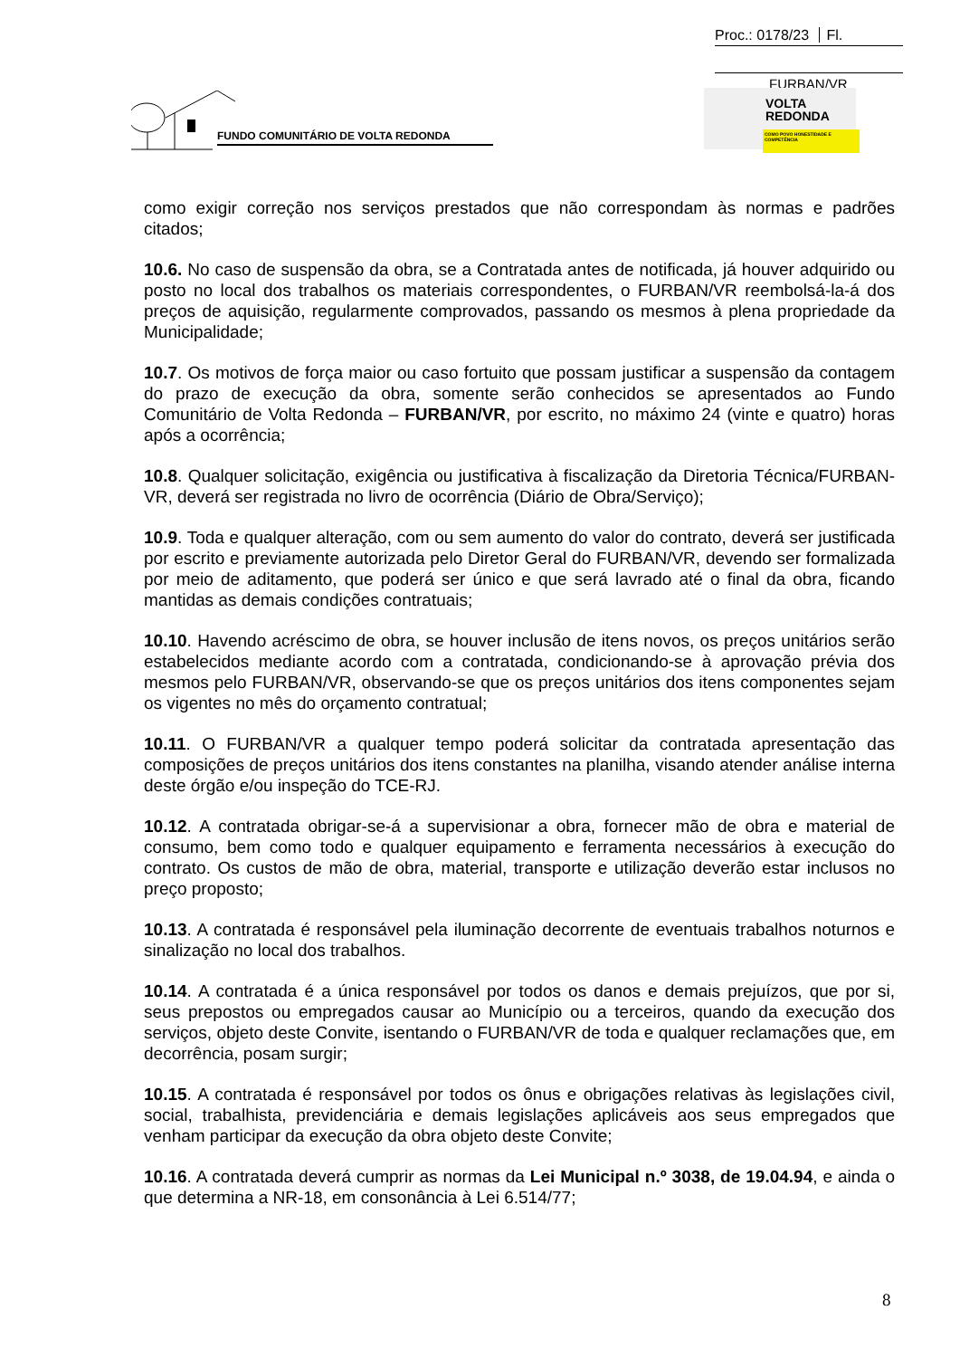Proc.: 0178/23 Fl.
FURBAN/VR
FUNDO COMUNITÁRIO DE VOLTA REDONDA
VOLTA
REDONDA
COMO POVO HONESTIDADE E COMPETÊNCIA
como exigir correção nos serviços prestados que não correspondam às normas e padrões citados;
10.6. No caso de suspensão da obra, se a Contratada antes de notificada, já houver adquirido ou posto no local dos trabalhos os materiais correspondentes, o FURBAN/VR reembolsá-la-á dos preços de aquisição, regularmente comprovados, passando os mesmos à plena propriedade da Municipalidade;
10.7. Os motivos de força maior ou caso fortuito que possam justificar a suspensão da contagem do prazo de execução da obra, somente serão conhecidos se apresentados ao Fundo Comunitário de Volta Redonda – FURBAN/VR, por escrito, no máximo 24 (vinte e quatro) horas após a ocorrência;
10.8. Qualquer solicitação, exigência ou justificativa à fiscalização da Diretoria Técnica/FURBAN-VR, deverá ser registrada no livro de ocorrência (Diário de Obra/Serviço);
10.9. Toda e qualquer alteração, com ou sem aumento do valor do contrato, deverá ser justificada por escrito e previamente autorizada pelo Diretor Geral do FURBAN/VR, devendo ser formalizada por meio de aditamento, que poderá ser único e que será lavrado até o final da obra, ficando mantidas as demais condições contratuais;
10.10. Havendo acréscimo de obra, se houver inclusão de itens novos, os preços unitários serão estabelecidos mediante acordo com a contratada, condicionando-se à aprovação prévia dos mesmos pelo FURBAN/VR, observando-se que os preços unitários dos itens componentes sejam os vigentes no mês do orçamento contratual;
10.11. O FURBAN/VR a qualquer tempo poderá solicitar da contratada apresentação das composições de preços unitários dos itens constantes na planilha, visando atender análise interna deste órgão e/ou inspeção do TCE-RJ.
10.12. A contratada obrigar-se-á a supervisionar a obra, fornecer mão de obra e material de consumo, bem como todo e qualquer equipamento e ferramenta necessários à execução do contrato. Os custos de mão de obra, material, transporte e utilização deverão estar inclusos no preço proposto;
10.13. A contratada é responsável pela iluminação decorrente de eventuais trabalhos noturnos e sinalização no local dos trabalhos.
10.14. A contratada é a única responsável por todos os danos e demais prejuízos, que por si, seus prepostos ou empregados causar ao Município ou a terceiros, quando da execução dos serviços, objeto deste Convite, isentando o FURBAN/VR de toda e qualquer reclamações que, em decorrência, posam surgir;
10.15. A contratada é responsável por todos os ônus e obrigações relativas às legislações civil, social, trabalhista, previdenciária e demais legislações aplicáveis aos seus empregados que venham participar da execução da obra objeto deste Convite;
10.16. A contratada deverá cumprir as normas da Lei Municipal n.º 3038, de 19.04.94, e ainda o que determina a NR-18, em consonância à Lei 6.514/77;
8